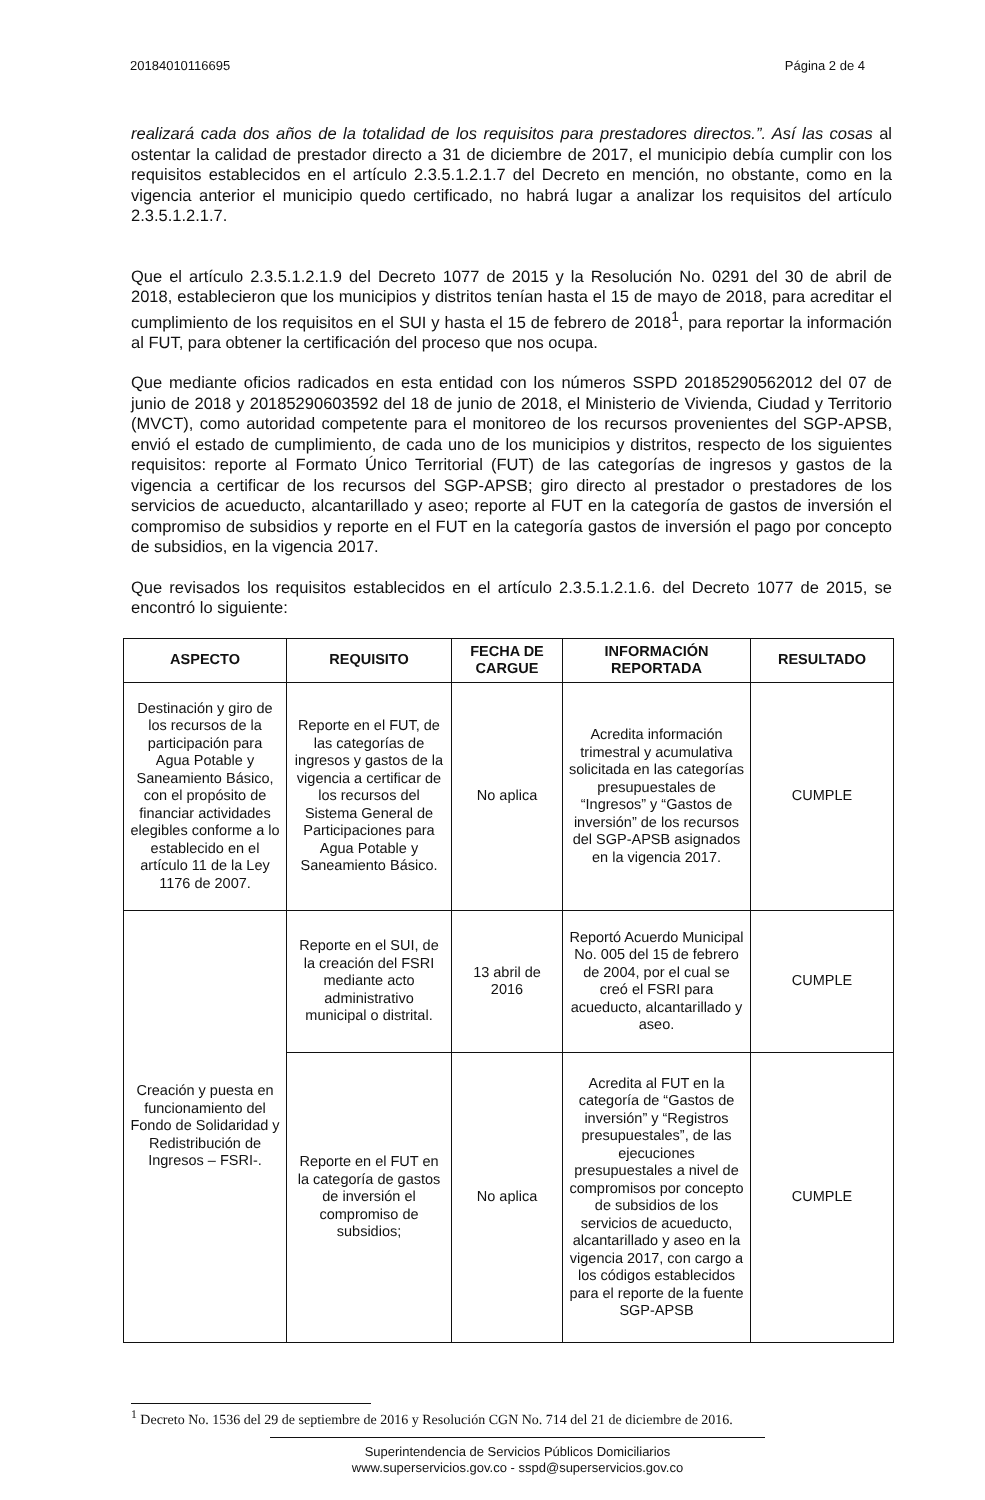20184010116695 Página 2 de 4
realizará cada dos años de la totalidad de los requisitos para prestadores directos.”. Así las cosas al ostentar la calidad de prestador directo a 31 de diciembre de 2017, el municipio debía cumplir con los requisitos establecidos en el artículo 2.3.5.1.2.1.7 del Decreto en mención, no obstante, como en la vigencia anterior el municipio quedo certificado, no habrá lugar a analizar los requisitos del artículo 2.3.5.1.2.1.7.
Que el artículo 2.3.5.1.2.1.9 del Decreto 1077 de 2015 y la Resolución No. 0291 del 30 de abril de 2018, establecieron que los municipios y distritos tenían hasta el 15 de mayo de 2018, para acreditar el cumplimiento de los requisitos en el SUI y hasta el 15 de febrero de 2018<sup>1</sup>, para reportar la información al FUT, para obtener la certificación del proceso que nos ocupa.
Que mediante oficios radicados en esta entidad con los números SSPD 20185290562012 del 07 de junio de 2018 y 20185290603592 del 18 de junio de 2018, el Ministerio de Vivienda, Ciudad y Territorio (MVCT), como autoridad competente para el monitoreo de los recursos provenientes del SGP-APSB, envió el estado de cumplimiento, de cada uno de los municipios y distritos, respecto de los siguientes requisitos: reporte al Formato Único Territorial (FUT) de las categorías de ingresos y gastos de la vigencia a certificar de los recursos del SGP-APSB; giro directo al prestador o prestadores de los servicios de acueducto, alcantarillado y aseo; reporte al FUT en la categoría de gastos de inversión el compromiso de subsidios y reporte en el FUT en la categoría gastos de inversión el pago por concepto de subsidios, en la vigencia 2017.
Que revisados los requisitos establecidos en el artículo 2.3.5.1.2.1.6. del Decreto 1077 de 2015, se encontró lo siguiente:
| ASPECTO | REQUISITO | FECHA DE CARGUE | INFORMACIÓN REPORTADA | RESULTADO |
| --- | --- | --- | --- | --- |
| Destinación y giro de los recursos de la participación para Agua Potable y Saneamiento Básico, con el propósito de financiar actividades elegibles conforme a lo establecido en el artículo 11 de la Ley 1176 de 2007. | Reporte en el FUT, de las categorías de ingresos y gastos de la vigencia a certificar de los recursos del Sistema General de Participaciones para Agua Potable y Saneamiento Básico. | No aplica | Acredita información trimestral y acumulativa solicitada en las categorías presupuestales de “Ingresos” y “Gastos de inversión” de los recursos del SGP-APSB asignados en la vigencia 2017. | CUMPLE |
| Creación y puesta en funcionamiento del Fondo de Solidaridad y Redistribución de Ingresos – FSRI-. | Reporte en el SUI, de la creación del FSRI mediante acto administrativo municipal o distrital. | 13 abril de 2016 | Reportó Acuerdo Municipal No. 005 del 15 de febrero de 2004, por el cual se creó el FSRI para acueducto, alcantarillado y aseo. | CUMPLE |
| | Reporte en el FUT en la categoría de gastos de inversión el compromiso de subsidios; | No aplica | Acredita al FUT en la categoría de “Gastos de inversión” y “Registros presupuestales”, de las ejecuciones presupuestales a nivel de compromisos por concepto de subsidios de los servicios de acueducto, alcantarillado y aseo en la vigencia 2017, con cargo a los códigos establecidos para el reporte de la fuente SGP-APSB | CUMPLE |
<sup>1</sup> Decreto No. 1536 del 29 de septiembre de 2016 y Resolución CGN No. 714 del 21 de diciembre de 2016.
Superintendencia de Servicios Públicos Domiciliarios
www.superservicios.gov.co - sspd@superservicios.gov.co